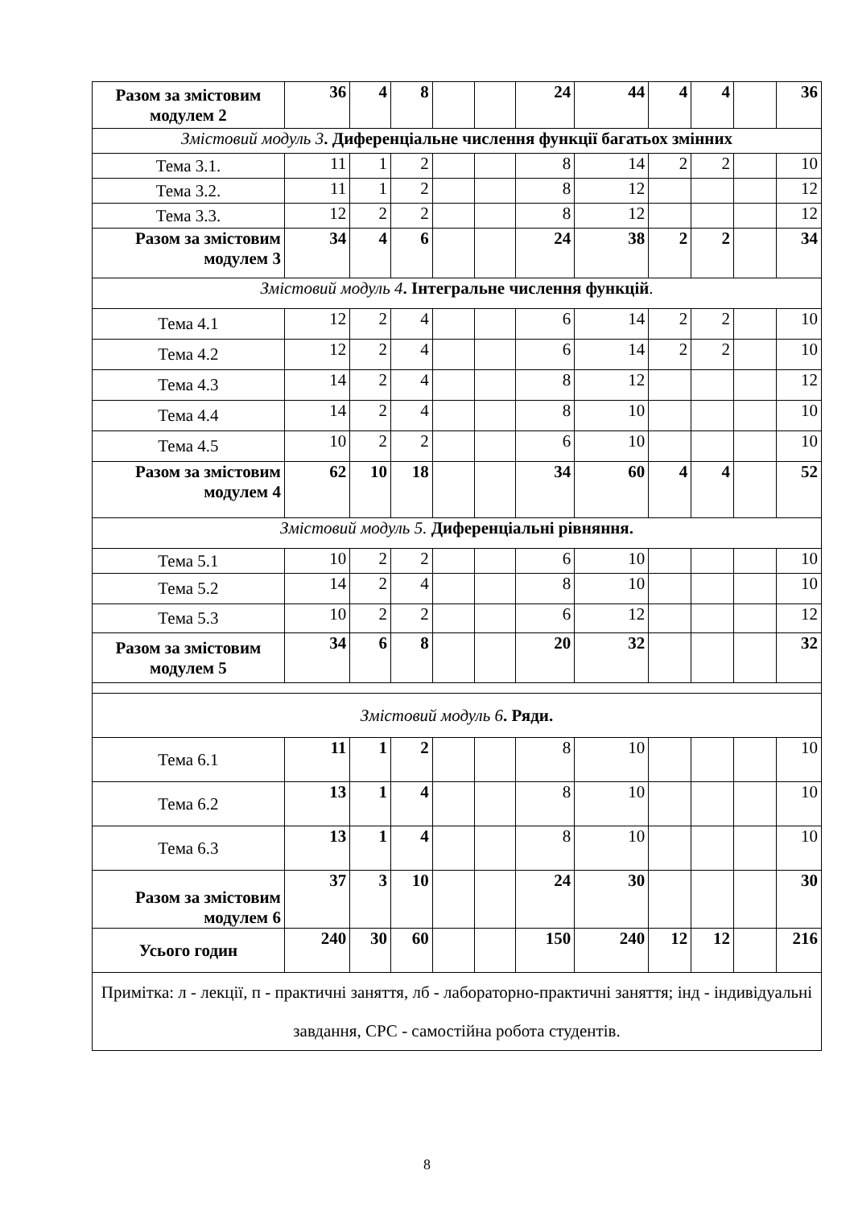| Разом за змістовим модулем 2 | 36 | 4 | 8 | | | 24 | 44 | 4 | 4 | | 36 |
| Змістовий модуль 3 . Диференціальне числення функції багатьох змінних | | | | | | | | | | | |
| Тема 3.1. | 11 | 1 | 2 | | | 8 | 14 | 2 | 2 | | 10 |
| Тема 3.2. | 11 | 1 | 2 | | | 8 | 12 | | | | 12 |
| Тема 3.3. | 12 | 2 | 2 | | | 8 | 12 | | | | 12 |
| Разом за змістовим модулем 3 | 34 | 4 | 6 | | | 24 | 38 | 2 | 2 | | 34 |
| Змістовий модуль 4 . Інтегральне числення функцій . | | | | | | | | | | | |
| Тема 4.1 | 12 | 2 | 4 | | | 6 | 14 | 2 | 2 | | 10 |
| Тема 4.2 | 12 | 2 | 4 | | | 6 | 14 | 2 | 2 | | 10 |
| Тема 4.3 | 14 | 2 | 4 | | | 8 | 12 | | | | 12 |
| Тема 4.4 | 14 | 2 | 4 | | | 8 | 10 | | | | 10 |
| Тема 4.5 | 10 | 2 | 2 | | | 6 | 10 | | | | 10 |
| Разом за змістовим модулем 4 | 62 | 10 | 18 | | | 34 | 60 | 4 | 4 | | 52 |
| Змістовий модуль 5. Диференціальні рівняння. | | | | | | | | | | | |
| Тема 5.1 | 10 | 2 | 2 | | | 6 | 10 | | | | 10 |
| Тема 5.2 | 14 | 2 | 4 | | | 8 | 10 | | | | 10 |
| Тема 5.3 | 10 | 2 | 2 | | | 6 | 12 | | | | 12 |
| Разом за змістовим модулем 5 | 34 | 6 | 8 | | | 20 | 32 | | | | 32 |
| Змістовий модуль 6 . Ряди. | | | | | | | | | | | |
| Тема 6.1 | 11 | 1 | 2 | | | 8 | 10 | | | | 10 |
| Тема 6.2 | 13 | 1 | 4 | | | 8 | 10 | | | | 10 |
| Тема 6.3 | 13 | 1 | 4 | | | 8 | 10 | | | | 10 |
| Разом за змістовим модулем 6 | 37 | 3 | 10 | | | 24 | 30 | | | | 30 |
| Усього годин | 240 | 30 | 60 | | | 150 | 240 | 12 | 12 | | 216 |
| Примітка: л - лекції, п - практичні заняття, лб - лабораторно-практичні заняття; інд - індивідуальні завдання, СРС - самостійна робота студентів. | | | | | | | | | | | |
8